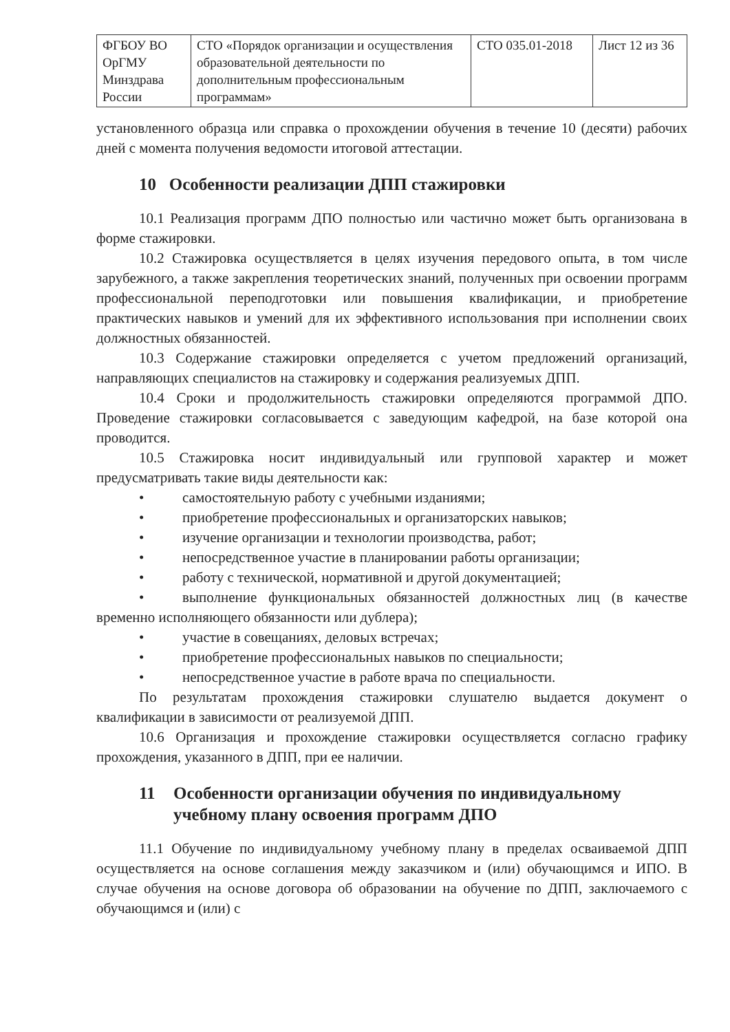| ФГБОУ ВО ОрГМУ Минздрава России | СТО «Порядок организации и осуществления образовательной деятельности по дополнительным профессиональным программам» | СТО 035.01-2018 | Лист 12 из 36 |
установленного образца или справка о прохождении обучения в течение 10 (десяти) рабочих дней с момента получения ведомости итоговой аттестации.
10 Особенности реализации ДПП стажировки
10.1 Реализация программ ДПО полностью или частично может быть организована в форме стажировки.
10.2 Стажировка осуществляется в целях изучения передового опыта, в том числе зарубежного, а также закрепления теоретических знаний, полученных при освоении программ профессиональной переподготовки или повышения квалификации, и приобретение практических навыков и умений для их эффективного использования при исполнении своих должностных обязанностей.
10.3 Содержание стажировки определяется с учетом предложений организаций, направляющих специалистов на стажировку и содержания реализуемых ДПП.
10.4 Сроки и продолжительность стажировки определяются программой ДПО. Проведение стажировки согласовывается с заведующим кафедрой, на базе которой она проводится.
10.5 Стажировка носит индивидуальный или групповой характер и может предусматривать такие виды деятельности как:
• самостоятельную работу с учебными изданиями;
• приобретение профессиональных и организаторских навыков;
• изучение организации и технологии производства, работ;
• непосредственное участие в планировании работы организации;
• работу с технической, нормативной и другой документацией;
• выполнение функциональных обязанностей должностных лиц (в качестве временно исполняющего обязанности или дублера);
• участие в совещаниях, деловых встречах;
• приобретение профессиональных навыков по специальности;
• непосредственное участие в работе врача по специальности.
По результатам прохождения стажировки слушателю выдается документ о квалификации в зависимости от реализуемой ДПП.
10.6 Организация и прохождение стажировки осуществляется согласно графику прохождения, указанного в ДПП, при ее наличии.
11 Особенности организации обучения по индивидуальному учебному плану освоения программ ДПО
11.1 Обучение по индивидуальному учебному плану в пределах осваиваемой ДПП осуществляется на основе соглашения между заказчиком и (или) обучающимся и ИПО. В случае обучения на основе договора об образовании на обучение по ДПП, заключаемого с обучающимся и (или) с